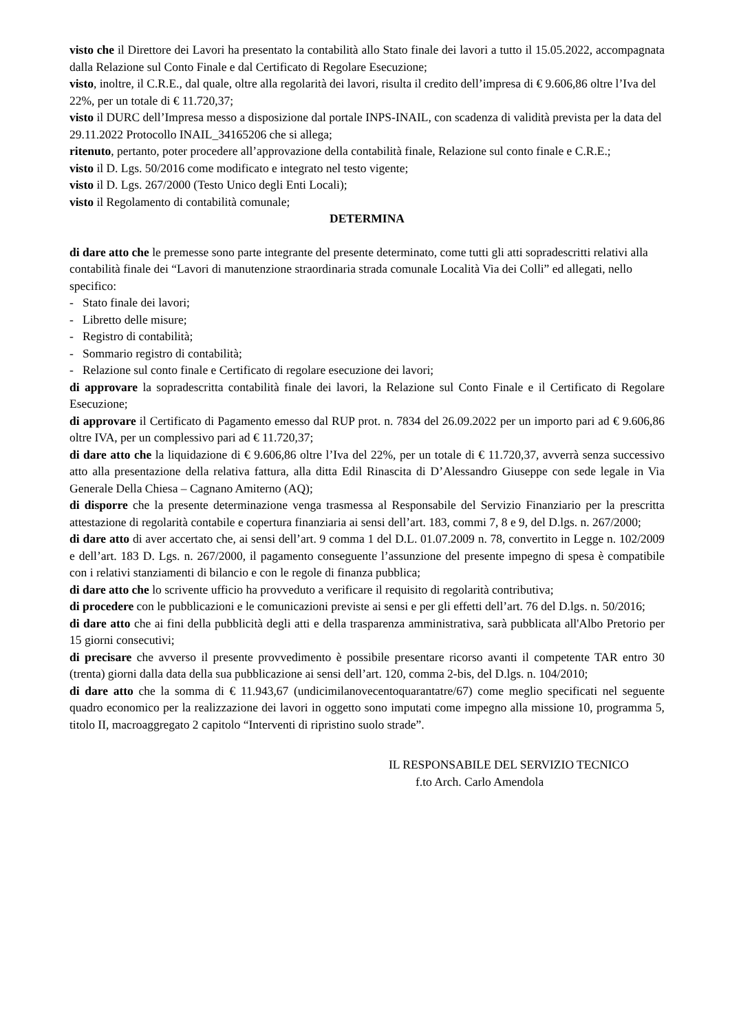visto che il Direttore dei Lavori ha presentato la contabilità allo Stato finale dei lavori a tutto il 15.05.2022, accompagnata dalla Relazione sul Conto Finale e dal Certificato di Regolare Esecuzione;
visto, inoltre, il C.R.E., dal quale, oltre alla regolarità dei lavori, risulta il credito dell’impresa di € 9.606,86 oltre l’Iva del 22%, per un totale di € 11.720,37;
visto il DURC dell’Impresa messo a disposizione dal portale INPS-INAIL, con scadenza di validità prevista per la data del 29.11.2022 Protocollo INAIL_34165206 che si allega;
ritenuto, pertanto, poter procedere all’approvazione della contabilità finale, Relazione sul conto finale e C.R.E.;
visto il D. Lgs. 50/2016 come modificato e integrato nel testo vigente;
visto il D. Lgs. 267/2000 (Testo Unico degli Enti Locali);
visto il Regolamento di contabilità comunale;
DETERMINA
di dare atto che le premesse sono parte integrante del presente determinato, come tutti gli atti sopradescritti relativi alla contabilità finale dei “Lavori di manutenzione straordinaria strada comunale Località Via dei Colli” ed allegati, nello specifico:
- Stato finale dei lavori;
- Libretto delle misure;
- Registro di contabilità;
- Sommario registro di contabilità;
- Relazione sul conto finale e Certificato di regolare esecuzione dei lavori;
di approvare la sopradescritta contabilità finale dei lavori, la Relazione sul Conto Finale e il Certificato di Regolare Esecuzione;
di approvare il Certificato di Pagamento emesso dal RUP prot. n. 7834 del 26.09.2022 per un importo pari ad € 9.606,86 oltre IVA, per un complessivo pari ad € 11.720,37;
di dare atto che la liquidazione di € 9.606,86 oltre l’Iva del 22%, per un totale di € 11.720,37, avverrà senza successivo atto alla presentazione della relativa fattura, alla ditta Edil Rinascita di D’Alessandro Giuseppe con sede legale in Via Generale Della Chiesa – Cagnano Amiterno (AQ);
di disporre che la presente determinazione venga trasmessa al Responsabile del Servizio Finanziario per la prescritta attestazione di regolarità contabile e copertura finanziaria ai sensi dell’art. 183, commi 7, 8 e 9, del D.lgs. n. 267/2000;
di dare atto di aver accertato che, ai sensi dell’art. 9 comma 1 del D.L. 01.07.2009 n. 78, convertito in Legge n. 102/2009 e dell’art. 183 D. Lgs. n. 267/2000, il pagamento conseguente l’assunzione del presente impegno di spesa è compatibile con i relativi stanziamenti di bilancio e con le regole di finanza pubblica;
di dare atto che lo scrivente ufficio ha provveduto a verificare il requisito di regolarità contributiva;
di procedere con le pubblicazioni e le comunicazioni previste ai sensi e per gli effetti dell’art. 76 del D.lgs. n. 50/2016;
di dare atto che ai fini della pubblicità degli atti e della trasparenza amministrativa, sarà pubblicata all'Albo Pretorio per 15 giorni consecutivi;
di precisare che avverso il presente provvedimento è possibile presentare ricorso avanti il competente TAR entro 30 (trenta) giorni dalla data della sua pubblicazione ai sensi dell’art. 120, comma 2-bis, del D.lgs. n. 104/2010;
di dare atto che la somma di € 11.943,67 (undicimilanovecentoquarantatre/67) come meglio specificati nel seguente quadro economico per la realizzazione dei lavori in oggetto sono imputati come impegno alla missione 10, programma 5, titolo II, macroaggregato 2 capitolo “Interventi di ripristino suolo strade”.
IL RESPONSABILE DEL SERVIZIO TECNICO
f.to Arch. Carlo Amendola